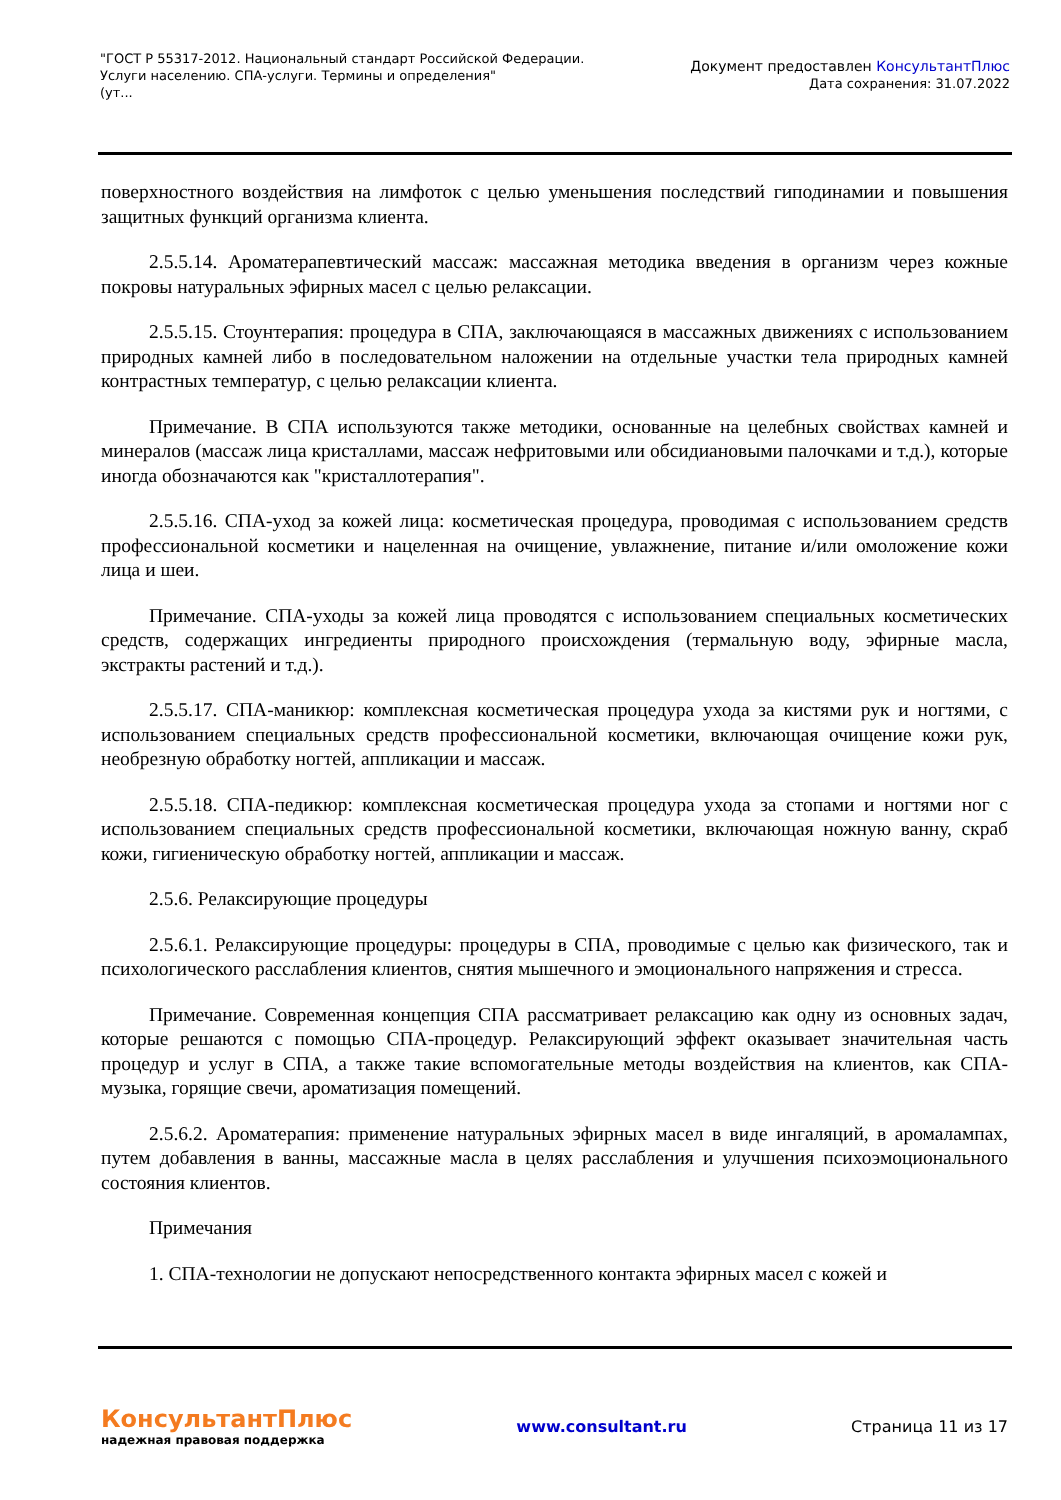"ГОСТ Р 55317-2012. Национальный стандарт Российской Федерации.
Услуги населению. СПА-услуги. Термины и определения"
(ут...
Документ предоставлен КонсультантПлюс
Дата сохранения: 31.07.2022
поверхностного воздействия на лимфоток с целью уменьшения последствий гиподинамии и повышения защитных функций организма клиента.
2.5.5.14. Ароматерапевтический массаж: массажная методика введения в организм через кожные покровы натуральных эфирных масел с целью релаксации.
2.5.5.15. Стоунтерапия: процедура в СПА, заключающаяся в массажных движениях с использованием природных камней либо в последовательном наложении на отдельные участки тела природных камней контрастных температур, с целью релаксации клиента.
Примечание. В СПА используются также методики, основанные на целебных свойствах камней и минералов (массаж лица кристаллами, массаж нефритовыми или обсидиановыми палочками и т.д.), которые иногда обозначаются как "кристаллотерапия".
2.5.5.16. СПА-уход за кожей лица: косметическая процедура, проводимая с использованием средств профессиональной косметики и нацеленная на очищение, увлажнение, питание и/или омоложение кожи лица и шеи.
Примечание. СПА-уходы за кожей лица проводятся с использованием специальных косметических средств, содержащих ингредиенты природного происхождения (термальную воду, эфирные масла, экстракты растений и т.д.).
2.5.5.17. СПА-маникюр: комплексная косметическая процедура ухода за кистями рук и ногтями, с использованием специальных средств профессиональной косметики, включающая очищение кожи рук, необрезную обработку ногтей, аппликации и массаж.
2.5.5.18. СПА-педикюр: комплексная косметическая процедура ухода за стопами и ногтями ног с использованием специальных средств профессиональной косметики, включающая ножную ванну, скраб кожи, гигиеническую обработку ногтей, аппликации и массаж.
2.5.6. Релаксирующие процедуры
2.5.6.1. Релаксирующие процедуры: процедуры в СПА, проводимые с целью как физического, так и психологического расслабления клиентов, снятия мышечного и эмоционального напряжения и стресса.
Примечание. Современная концепция СПА рассматривает релаксацию как одну из основных задач, которые решаются с помощью СПА-процедур. Релаксирующий эффект оказывает значительная часть процедур и услуг в СПА, а также такие вспомогательные методы воздействия на клиентов, как СПА-музыка, горящие свечи, ароматизация помещений.
2.5.6.2. Ароматерапия: применение натуральных эфирных масел в виде ингаляций, в аромалампах, путем добавления в ванны, массажные масла в целях расслабления и улучшения психоэмоционального состояния клиентов.
Примечания
1. СПА-технологии не допускают непосредственного контакта эфирных масел с кожей и
КонсультантПлюс
надежная правовая поддержка
www.consultant.ru Страница 11 из 17